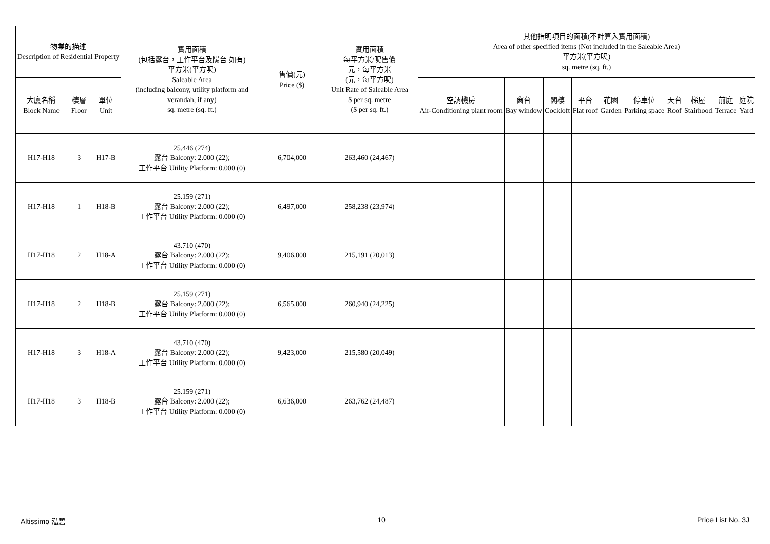| 物業的描述 Description of Residential Property | | | 實用面積 (包括露台，工作平台及陽台 如有) 平方米(平方呎) Saleable Area (including balcony, utility platform and verandah, if any) sq. metre (sq. ft.) | 售價(元) Price ($) | 實用面積 每平方米/呎售價 元，每平方米 (元，每平方呎) Unit Rate of Saleable Area $ per sq. metre ($ per sq. ft.) | 其他指明項目的面積(不計算入實用面積) Area of other specified items (Not included in the Saleable Area) 平方米(平方呎) sq. metre (sq. ft.) | | | | | | | | | |
| --- | --- | --- | --- | --- | --- | --- | --- | --- | --- | --- | --- | --- | --- | --- | --- |
| 大廈名稱 Block Name | 樓層 Floor | 單位 Unit | | | | 空調機房 Air-Conditioning plant room | 窗台 Bay window | 閣樓 Cockloft | 平台 Flat roof | 花園 Garden | 停車位 Parking space | 天台 Roof | 梯屋 Stairhood | 前庭 Terrace | 庭院 Yard |
| H17-H18 | 3 | H17-B | 25.446 (274) 露台 Balcony: 2.000 (22); 工作平台 Utility Platform: 0.000 (0) | 6,704,000 | 263,460 (24,467) | | | | | | | | | | |
| H17-H18 | 1 | H18-B | 25.159 (271) 露台 Balcony: 2.000 (22); 工作平台 Utility Platform: 0.000 (0) | 6,497,000 | 258,238 (23,974) | | | | | | | | | | |
| H17-H18 | 2 | H18-A | 43.710 (470) 露台 Balcony: 2.000 (22); 工作平台 Utility Platform: 0.000 (0) | 9,406,000 | 215,191 (20,013) | | | | | | | | | | |
| H17-H18 | 2 | H18-B | 25.159 (271) 露台 Balcony: 2.000 (22); 工作平台 Utility Platform: 0.000 (0) | 6,565,000 | 260,940 (24,225) | | | | | | | | | | |
| H17-H18 | 3 | H18-A | 43.710 (470) 露台 Balcony: 2.000 (22); 工作平台 Utility Platform: 0.000 (0) | 9,423,000 | 215,580 (20,049) | | | | | | | | | | |
| H17-H18 | 3 | H18-B | 25.159 (271) 露台 Balcony: 2.000 (22); 工作平台 Utility Platform: 0.000 (0) | 6,636,000 | 263,762 (24,487) | | | | | | | | | | |
Altissimo 泓碧 10 Price List No. 3J